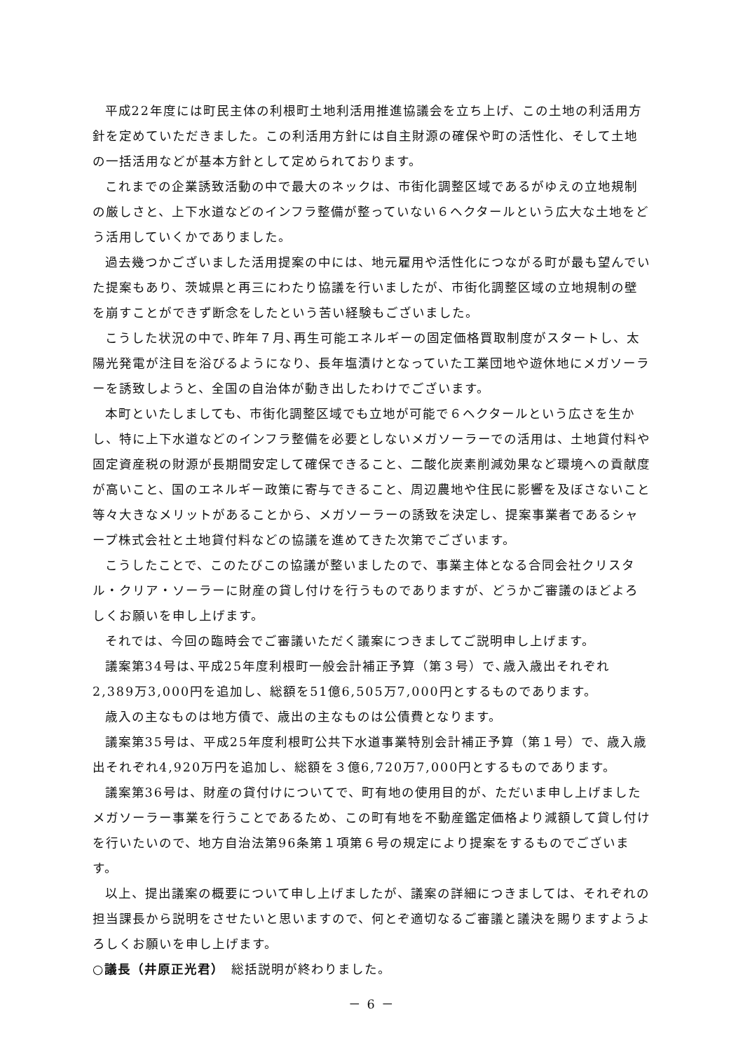平成22年度には町民主体の利根町土地利活用推進協議会を立ち上げ、この土地の利活用方針を定めていただきました。この利活用方針には自主財源の確保や町の活性化、そして土地の一括活用などが基本方針として定められております。
これまでの企業誘致活動の中で最大のネックは、市街化調整区域であるがゆえの立地規制の厳しさと、上下水道などのインフラ整備が整っていない６ヘクタールという広大な土地をどう活用していくかでありました。
過去幾つかございました活用提案の中には、地元雇用や活性化につながる町が最も望んでいた提案もあり、茨城県と再三にわたり協議を行いましたが、市街化調整区域の立地規制の壁を崩すことができず断念をしたという苦い経験もございました。
こうした状況の中で､昨年７月､再生可能エネルギーの固定価格買取制度がスタートし、太陽光発電が注目を浴びるようになり、長年塩漬けとなっていた工業団地や遊休地にメガソーラーを誘致しようと、全国の自治体が動き出したわけでございます。
本町といたしましても、市街化調整区域でも立地が可能で６ヘクタールという広さを生かし、特に上下水道などのインフラ整備を必要としないメガソーラーでの活用は、土地貸付料や固定資産税の財源が長期間安定して確保できること、二酸化炭素削減効果など環境への貢献度が高いこと、国のエネルギー政策に寄与できること、周辺農地や住民に影響を及ぼさないこと等々大きなメリットがあることから、メガソーラーの誘致を決定し、提案事業者であるシャープ株式会社と土地貸付料などの協議を進めてきた次第でございます。
こうしたことで、このたびこの協議が整いましたので、事業主体となる合同会社クリスタル・クリア・ソーラーに財産の貸し付けを行うものでありますが、どうかご審議のほどよろしくお願いを申し上げます。
それでは、今回の臨時会でご審議いただく議案につきましてご説明申し上げます。
議案第34号は､平成25年度利根町一般会計補正予算（第３号）で､歳入歳出それぞれ2,389万3,000円を追加し、総額を51億6,505万7,000円とするものであります。
歳入の主なものは地方債で、歳出の主なものは公債費となります。
議案第35号は、平成25年度利根町公共下水道事業特別会計補正予算（第１号）で、歳入歳出それぞれ4,920万円を追加し、総額を３億6,720万7,000円とするものであります。
議案第36号は、財産の貸付けについてで、町有地の使用目的が、ただいま申し上げましたメガソーラー事業を行うことであるため、この町有地を不動産鑑定価格より減額して貸し付けを行いたいので、地方自治法第96条第１項第６号の規定により提案をするものでございます。
以上、提出議案の概要について申し上げましたが、議案の詳細につきましては、それぞれの担当課長から説明をさせたいと思いますので、何とぞ適切なるご審議と議決を賜りますようよろしくお願いを申し上げます。
○議長（井原正光君）　総括説明が終わりました。
－ 6 －